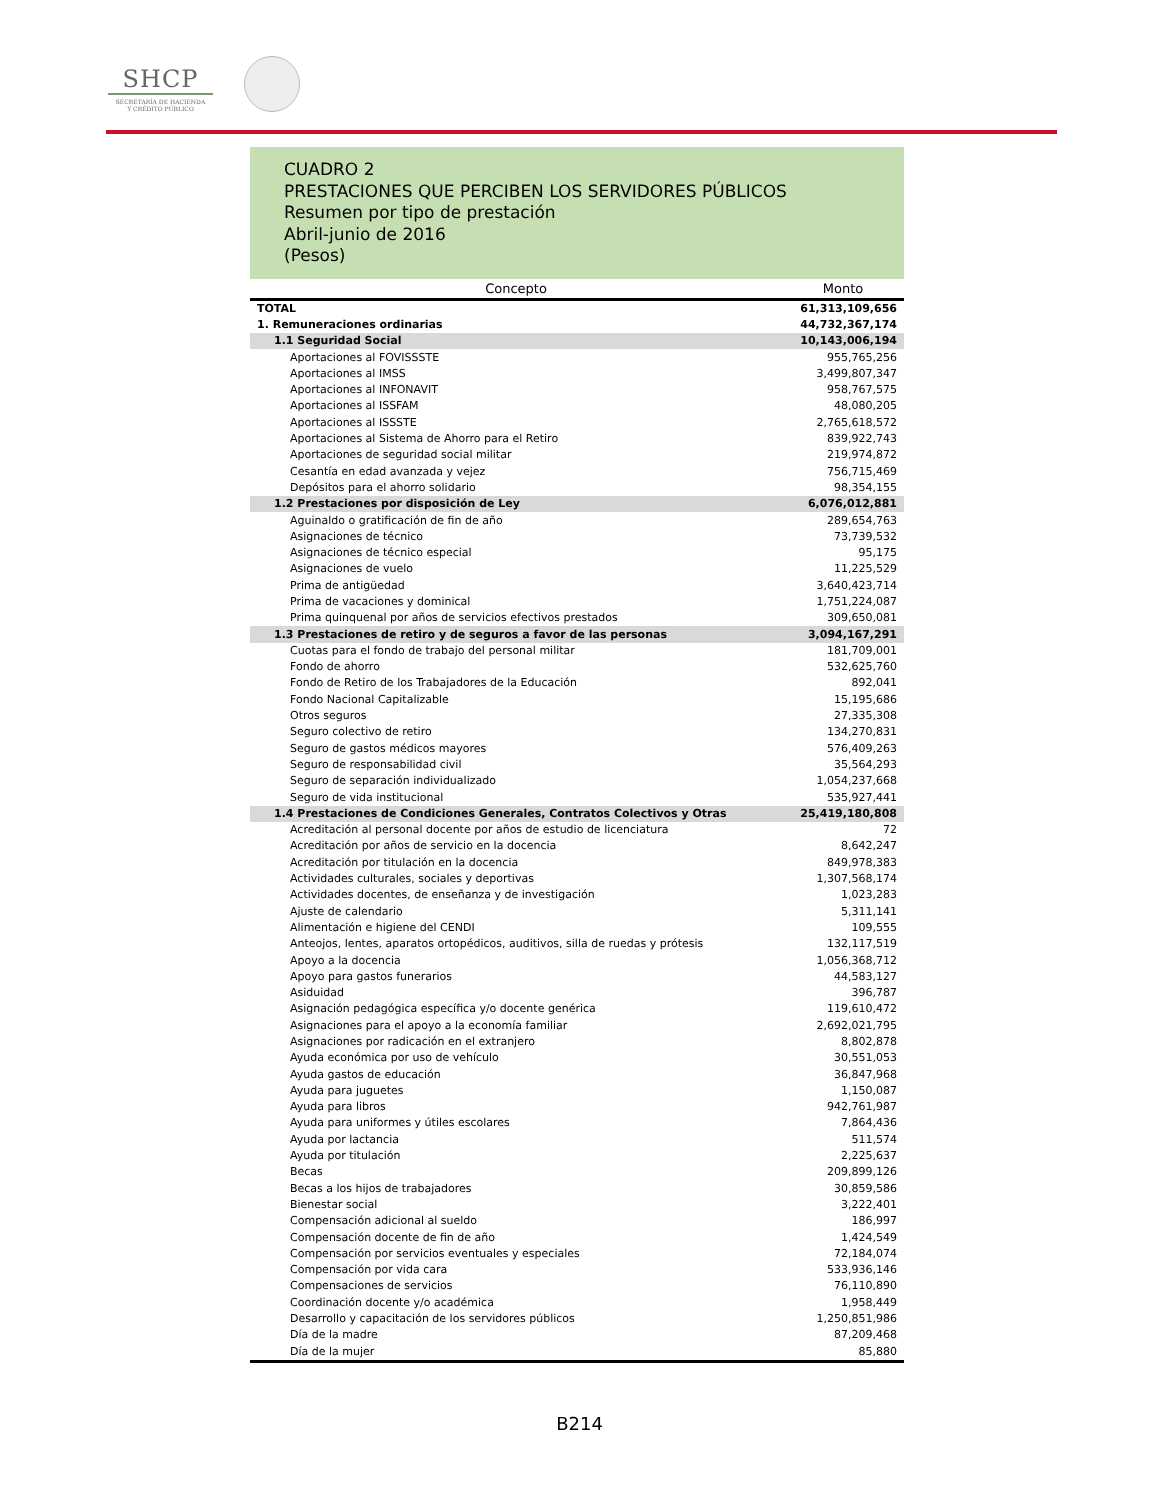SHCP
SECRETARÍA DE HACIENDA
Y CRÉDITO PÚBLICO
CUADRO 2
PRESTACIONES QUE PERCIBEN LOS SERVIDORES PÚBLICOS
Resumen por tipo de prestación
Abril-junio de 2016
(Pesos)
| Concepto | Monto |
| --- | --- |
| TOTAL | 61,313,109,656 |
| 1. Remuneraciones ordinarias | 44,732,367,174 |
| 1.1 Seguridad Social | 10,143,006,194 |
| Aportaciones al FOVISSSTE | 955,765,256 |
| Aportaciones al IMSS | 3,499,807,347 |
| Aportaciones al INFONAVIT | 958,767,575 |
| Aportaciones al ISSFAM | 48,080,205 |
| Aportaciones al ISSSTE | 2,765,618,572 |
| Aportaciones al Sistema de Ahorro para el Retiro | 839,922,743 |
| Aportaciones de seguridad social militar | 219,974,872 |
| Cesantía en edad avanzada y vejez | 756,715,469 |
| Depósitos para el ahorro solidario | 98,354,155 |
| 1.2 Prestaciones por disposición de Ley | 6,076,012,881 |
| Aguinaldo o gratificación de fin de año | 289,654,763 |
| Asignaciones de técnico | 73,739,532 |
| Asignaciones de técnico especial | 95,175 |
| Asignaciones de vuelo | 11,225,529 |
| Prima de antigüedad | 3,640,423,714 |
| Prima de vacaciones y dominical | 1,751,224,087 |
| Prima quinquenal por años de servicios efectivos prestados | 309,650,081 |
| 1.3 Prestaciones de retiro y de seguros a favor de las personas | 3,094,167,291 |
| Cuotas para el fondo de trabajo del personal militar | 181,709,001 |
| Fondo de ahorro | 532,625,760 |
| Fondo de Retiro de los Trabajadores de la Educación | 892,041 |
| Fondo Nacional Capitalizable | 15,195,686 |
| Otros seguros | 27,335,308 |
| Seguro colectivo de retiro | 134,270,831 |
| Seguro de gastos médicos mayores | 576,409,263 |
| Seguro de responsabilidad civil | 35,564,293 |
| Seguro de separación individualizado | 1,054,237,668 |
| Seguro de vida institucional | 535,927,441 |
| 1.4 Prestaciones de Condiciones Generales, Contratos Colectivos y Otras | 25,419,180,808 |
| Acreditación al personal docente por años de estudio de licenciatura | 72 |
| Acreditación por años de servicio en la docencia | 8,642,247 |
| Acreditación por titulación en la docencia | 849,978,383 |
| Actividades culturales, sociales y deportivas | 1,307,568,174 |
| Actividades docentes, de enseñanza y de investigación | 1,023,283 |
| Ajuste de calendario | 5,311,141 |
| Alimentación e higiene del CENDI | 109,555 |
| Anteojos, lentes, aparatos ortopédicos, auditivos, silla de ruedas y prótesis | 132,117,519 |
| Apoyo a la docencia | 1,056,368,712 |
| Apoyo para gastos funerarios | 44,583,127 |
| Asiduidad | 396,787 |
| Asignación pedagógica específica y/o docente genérica | 119,610,472 |
| Asignaciones para el apoyo a la economía familiar | 2,692,021,795 |
| Asignaciones por radicación en el extranjero | 8,802,878 |
| Ayuda económica por uso de vehículo | 30,551,053 |
| Ayuda gastos de educación | 36,847,968 |
| Ayuda para juguetes | 1,150,087 |
| Ayuda para libros | 942,761,987 |
| Ayuda para uniformes y útiles escolares | 7,864,436 |
| Ayuda por lactancia | 511,574 |
| Ayuda por titulación | 2,225,637 |
| Becas | 209,899,126 |
| Becas a los hijos de trabajadores | 30,859,586 |
| Bienestar social | 3,222,401 |
| Compensación adicional al sueldo | 186,997 |
| Compensación docente de fin de año | 1,424,549 |
| Compensación por servicios eventuales y especiales | 72,184,074 |
| Compensación por vida cara | 533,936,146 |
| Compensaciones de servicios | 76,110,890 |
| Coordinación docente y/o académica | 1,958,449 |
| Desarrollo y capacitación de los servidores públicos | 1,250,851,986 |
| Día de la madre | 87,209,468 |
| Día de la mujer | 85,880 |
B214